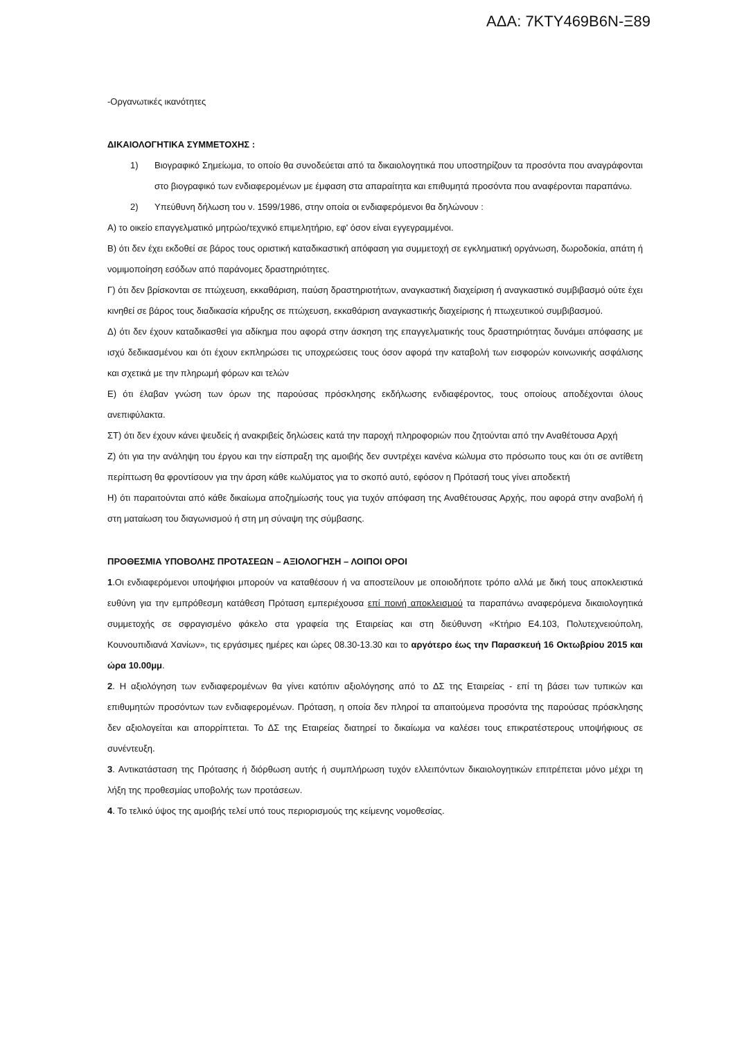ΑΔΑ: 7ΚΤΥ469Β6Ν-Ξ89
-Οργανωτικές ικανότητες
ΔΙΚΑΙΟΛΟΓΗΤΙΚΑ ΣΥΜΜΕΤΟΧΗΣ :
1) Βιογραφικό Σημείωμα, το οποίο θα συνοδεύεται από τα δικαιολογητικά που υποστηρίζουν τα προσόντα που αναγράφονται στο βιογραφικό των ενδιαφερομένων με έμφαση στα απαραίτητα και επιθυμητά προσόντα που αναφέρονται παραπάνω.
2) Υπεύθυνη δήλωση του ν. 1599/1986, στην οποία οι ενδιαφερόμενοι θα δηλώνουν :
Α) το οικείο επαγγελματικό μητρώο/τεχνικό επιμελητήριο, εφ' όσον είναι εγγεγραμμένοι.
Β) ότι δεν έχει εκδοθεί σε βάρος τους οριστική καταδικαστική απόφαση για συμμετοχή σε εγκληματική οργάνωση, δωροδοκία, απάτη ή νομιμοποίηση εσόδων από παράνομες δραστηριότητες.
Γ) ότι δεν βρίσκονται σε πτώχευση, εκκαθάριση, παύση δραστηριοτήτων, αναγκαστική διαχείριση ή αναγκαστικό συμβιβασμό ούτε έχει κινηθεί σε βάρος τους διαδικασία κήρυξης σε πτώχευση, εκκαθάριση αναγκαστικής διαχείρισης ή πτωχευτικού συμβιβασμού.
Δ) ότι δεν έχουν καταδικασθεί για αδίκημα που αφορά στην άσκηση της επαγγελματικής τους δραστηριότητας δυνάμει απόφασης με ισχύ δεδικασμένου και ότι έχουν εκπληρώσει τις υποχρεώσεις τους όσον αφορά την καταβολή των εισφορών κοινωνικής ασφάλισης και σχετικά με την πληρωμή φόρων και τελών
Ε) ότι έλαβαν γνώση των όρων της παρούσας πρόσκλησης εκδήλωσης ενδιαφέροντος, τους οποίους αποδέχονται όλους ανεπιφύλακτα.
ΣΤ) ότι δεν έχουν κάνει ψευδείς ή ανακριβείς δηλώσεις κατά την παροχή πληροφοριών που ζητούνται από την Αναθέτουσα Αρχή
Ζ) ότι για την ανάληψη του έργου και την είσπραξη της αμοιβής δεν συντρέχει κανένα κώλυμα στο πρόσωπο τους και ότι σε αντίθετη περίπτωση θα φροντίσουν για την άρση κάθε κωλύματος για το σκοπό αυτό, εφόσον η Πρότασή τους γίνει αποδεκτή
Η) ότι παραιτούνται από κάθε δικαίωμα αποζημίωσής τους για τυχόν απόφαση της Αναθέτουσας Αρχής, που αφορά στην αναβολή ή στη ματαίωση του διαγωνισμού ή στη μη σύναψη της σύμβασης.
ΠΡΟΘΕΣΜΙΑ ΥΠΟΒΟΛΗΣ ΠΡΟΤΑΣΕΩΝ – ΑΞΙΟΛΟΓΗΣΗ – ΛΟΙΠΟΙ ΟΡΟΙ
1.Οι ενδιαφερόμενοι υποψήφιοι μπορούν να καταθέσουν ή να αποστείλουν με οποιοδήποτε τρόπο αλλά με δική τους αποκλειστικά ευθύνη για την εμπρόθεσμη κατάθεση Πρόταση εμπεριέχουσα επί ποινή αποκλεισμού τα παραπάνω αναφερόμενα δικαιολογητικά συμμετοχής σε σφραγισμένο φάκελο στα γραφεία της Εταιρείας και στη διεύθυνση «Κτήριο Ε4.103, Πολυτεχνειούπολη, Κουνουπιδιανά Χανίων», τις εργάσιμες ημέρες και ώρες 08.30-13.30 και το αργότερο έως την Παρασκευή 16 Οκτωβρίου 2015 και ώρα 10.00μμ.
2. Η αξιολόγηση των ενδιαφερομένων θα γίνει κατόπιν αξιολόγησης από το ΔΣ της Εταιρείας - επί τη βάσει των τυπικών και επιθυμητών προσόντων των ενδιαφερομένων. Πρόταση, η οποία δεν πληροί τα απαιτούμενα προσόντα της παρούσας πρόσκλησης δεν αξιολογείται και απορρίπτεται. Το ΔΣ της Εταιρείας διατηρεί το δικαίωμα να καλέσει τους επικρατέστερους υποψήφιους σε συνέντευξη.
3. Αντικατάσταση της Πρότασης ή διόρθωση αυτής ή συμπλήρωση τυχόν ελλειπόντων δικαιολογητικών επιτρέπεται μόνο μέχρι τη λήξη της προθεσμίας υποβολής των προτάσεων.
4. Το τελικό ύψος της αμοιβής τελεί υπό τους περιορισμούς της κείμενης νομοθεσίας.